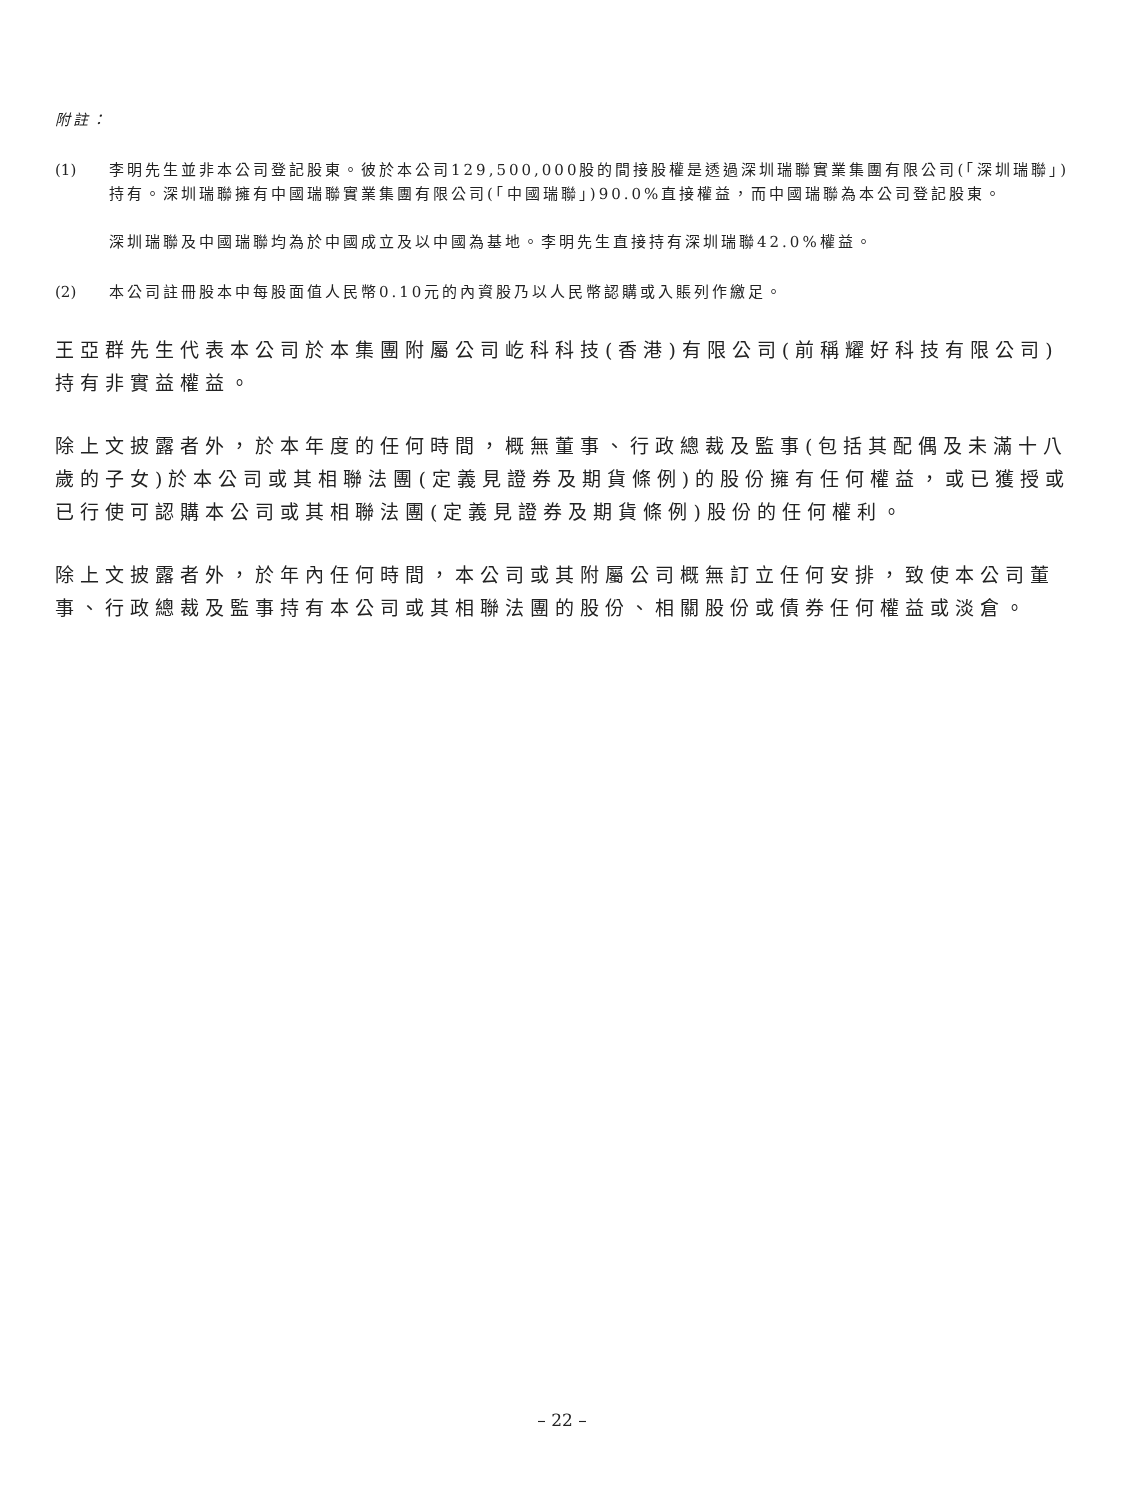附註：
(1) 李明先生並非本公司登記股東。彼於本公司129,500,000股的間接股權是透過深圳瑞聯實業集團有限公司(「深圳瑞聯」)持有。深圳瑞聯擁有中國瑞聯實業集團有限公司(「中國瑞聯」)90.0%直接權益，而中國瑞聯為本公司登記股東。
深圳瑞聯及中國瑞聯均為於中國成立及以中國為基地。李明先生直接持有深圳瑞聯42.0%權益。
(2) 本公司註冊股本中每股面值人民幣0.10元的內資股乃以人民幣認購或入賬列作繳足。
王亞群先生代表本公司於本集團附屬公司屹科科技(香港)有限公司(前稱耀好科技有限公司)持有非實益權益。
除上文披露者外，於本年度的任何時間，概無董事、行政總裁及監事(包括其配偶及未滿十八歲的子女)於本公司或其相聯法團(定義見證券及期貨條例)的股份擁有任何權益，或已獲授或已行使可認購本公司或其相聯法團(定義見證券及期貨條例)股份的任何權利。
除上文披露者外，於年內任何時間，本公司或其附屬公司概無訂立任何安排，致使本公司董事、行政總裁及監事持有本公司或其相聯法團的股份、相關股份或債券任何權益或淡倉。
– 22 –